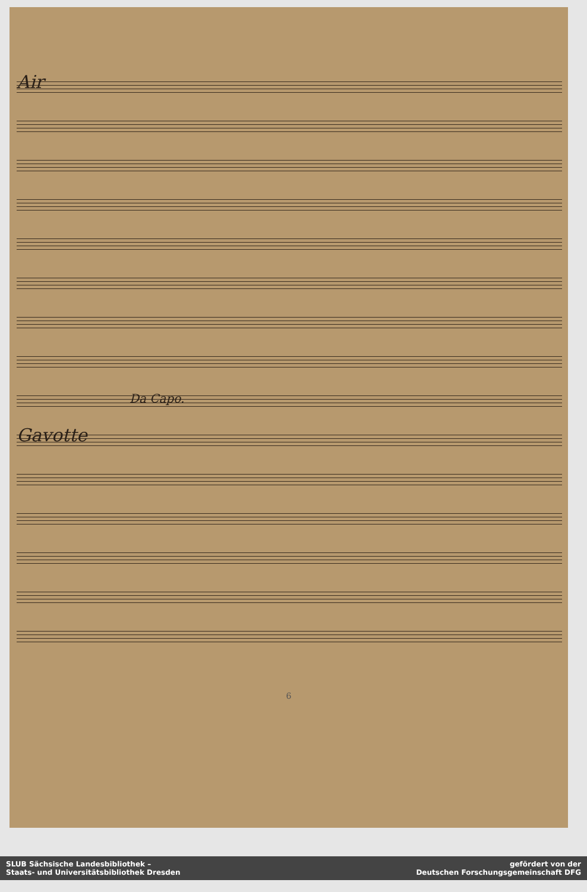Air
Da Capo.
Gavotte
6
SLUB Sächsische Landesbibliothek –
Staats- und Universitätsbibliothek Dresden
gefördert von der
Deutschen Forschungsgemeinschaft DFG